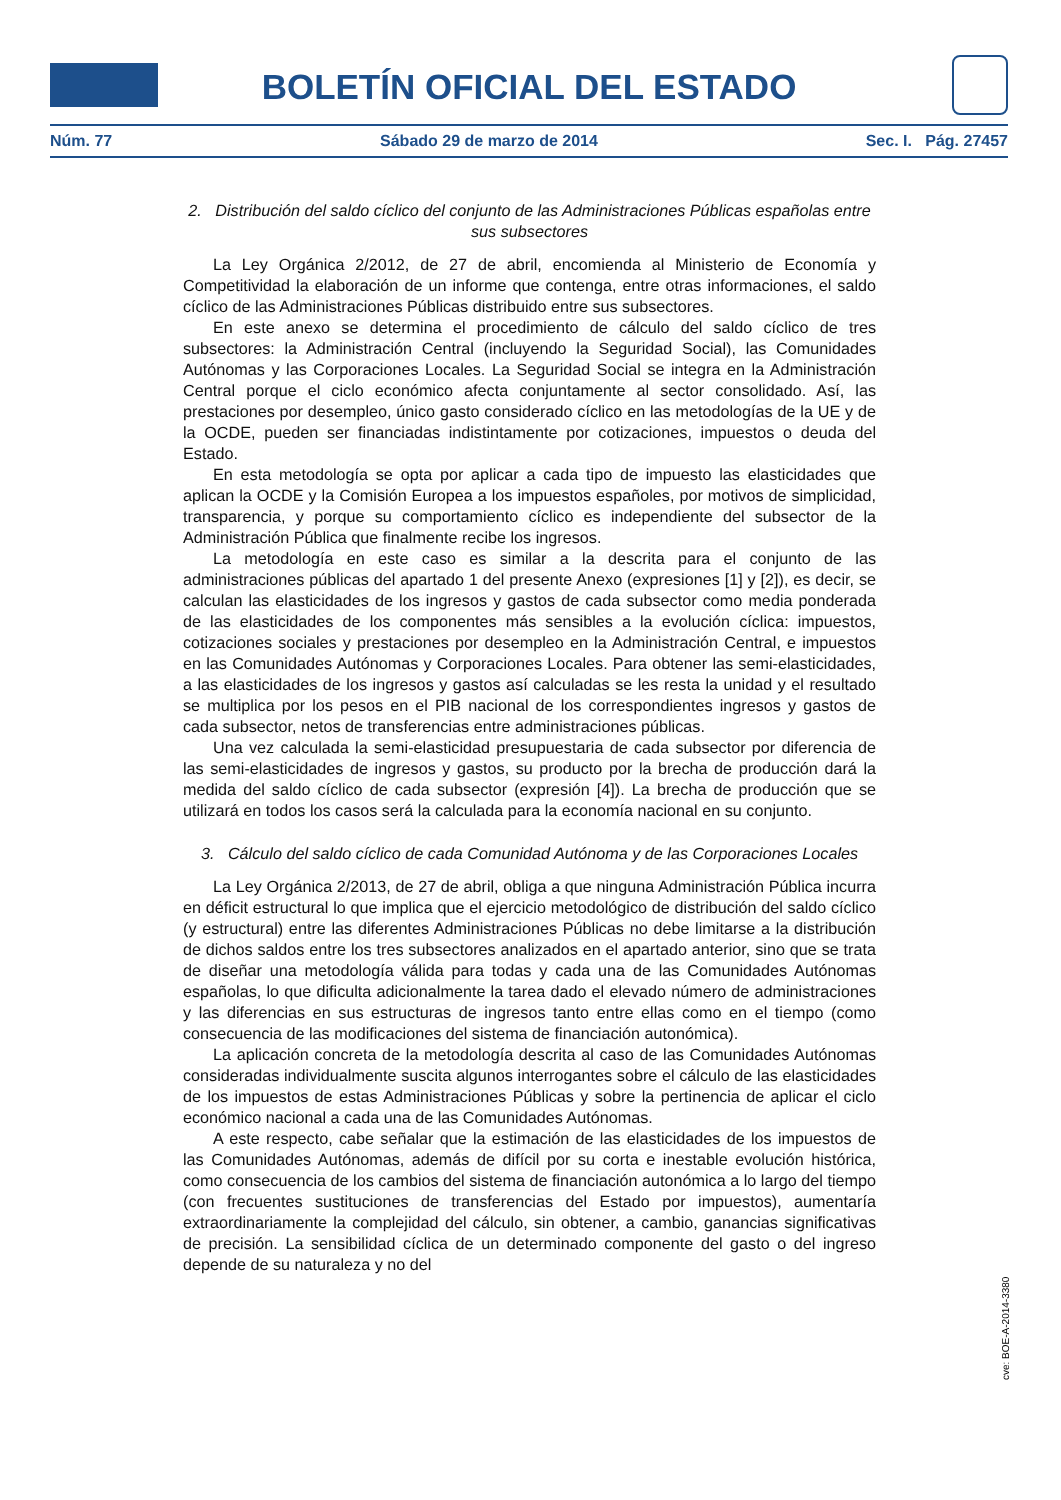BOLETÍN OFICIAL DEL ESTADO
Núm. 77 Sábado 29 de marzo de 2014 Sec. I. Pág. 27457
2. Distribución del saldo cíclico del conjunto de las Administraciones Públicas españolas entre sus subsectores
La Ley Orgánica 2/2012, de 27 de abril, encomienda al Ministerio de Economía y Competitividad la elaboración de un informe que contenga, entre otras informaciones, el saldo cíclico de las Administraciones Públicas distribuido entre sus subsectores.
En este anexo se determina el procedimiento de cálculo del saldo cíclico de tres subsectores: la Administración Central (incluyendo la Seguridad Social), las Comunidades Autónomas y las Corporaciones Locales. La Seguridad Social se integra en la Administración Central porque el ciclo económico afecta conjuntamente al sector consolidado. Así, las prestaciones por desempleo, único gasto considerado cíclico en las metodologías de la UE y de la OCDE, pueden ser financiadas indistintamente por cotizaciones, impuestos o deuda del Estado.
En esta metodología se opta por aplicar a cada tipo de impuesto las elasticidades que aplican la OCDE y la Comisión Europea a los impuestos españoles, por motivos de simplicidad, transparencia, y porque su comportamiento cíclico es independiente del subsector de la Administración Pública que finalmente recibe los ingresos.
La metodología en este caso es similar a la descrita para el conjunto de las administraciones públicas del apartado 1 del presente Anexo (expresiones [1] y [2]), es decir, se calculan las elasticidades de los ingresos y gastos de cada subsector como media ponderada de las elasticidades de los componentes más sensibles a la evolución cíclica: impuestos, cotizaciones sociales y prestaciones por desempleo en la Administración Central, e impuestos en las Comunidades Autónomas y Corporaciones Locales. Para obtener las semi-elasticidades, a las elasticidades de los ingresos y gastos así calculadas se les resta la unidad y el resultado se multiplica por los pesos en el PIB nacional de los correspondientes ingresos y gastos de cada subsector, netos de transferencias entre administraciones públicas.
Una vez calculada la semi-elasticidad presupuestaria de cada subsector por diferencia de las semi-elasticidades de ingresos y gastos, su producto por la brecha de producción dará la medida del saldo cíclico de cada subsector (expresión [4]). La brecha de producción que se utilizará en todos los casos será la calculada para la economía nacional en su conjunto.
3. Cálculo del saldo cíclico de cada Comunidad Autónoma y de las Corporaciones Locales
La Ley Orgánica 2/2013, de 27 de abril, obliga a que ninguna Administración Pública incurra en déficit estructural lo que implica que el ejercicio metodológico de distribución del saldo cíclico (y estructural) entre las diferentes Administraciones Públicas no debe limitarse a la distribución de dichos saldos entre los tres subsectores analizados en el apartado anterior, sino que se trata de diseñar una metodología válida para todas y cada una de las Comunidades Autónomas españolas, lo que dificulta adicionalmente la tarea dado el elevado número de administraciones y las diferencias en sus estructuras de ingresos tanto entre ellas como en el tiempo (como consecuencia de las modificaciones del sistema de financiación autonómica).
La aplicación concreta de la metodología descrita al caso de las Comunidades Autónomas consideradas individualmente suscita algunos interrogantes sobre el cálculo de las elasticidades de los impuestos de estas Administraciones Públicas y sobre la pertinencia de aplicar el ciclo económico nacional a cada una de las Comunidades Autónomas.
A este respecto, cabe señalar que la estimación de las elasticidades de los impuestos de las Comunidades Autónomas, además de difícil por su corta e inestable evolución histórica, como consecuencia de los cambios del sistema de financiación autonómica a lo largo del tiempo (con frecuentes sustituciones de transferencias del Estado por impuestos), aumentaría extraordinariamente la complejidad del cálculo, sin obtener, a cambio, ganancias significativas de precisión. La sensibilidad cíclica de un determinado componente del gasto o del ingreso depende de su naturaleza y no del
cve: BOE-A-2014-3380